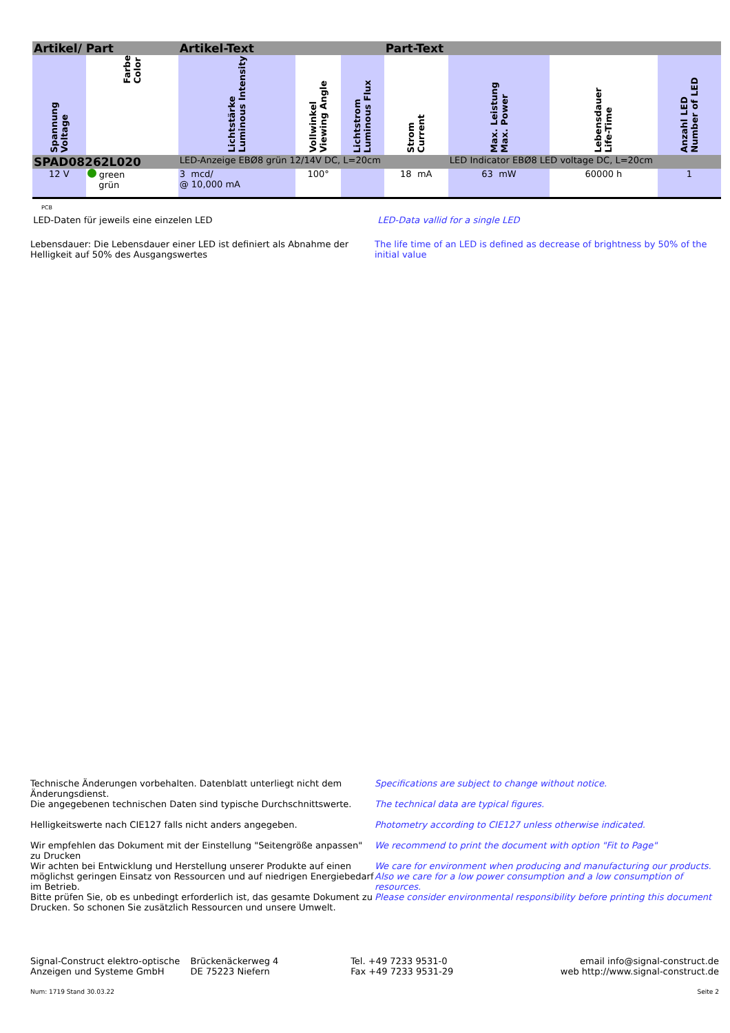| Artikel/ Part | | Artikel-Text | | | Part-Text | | | |
| --- | --- | --- | --- | --- | --- | --- | --- | --- |
| Spannung Voltage | Farbe Color | Lichtstärke Luminous Intensity | Vollwinkel Viewing Angle | Lichtstrom Luminous Flux | Strom Current | Max. Leistung Max. Power | Lebensdauer Life-Time | Anzahl LED Number of LED |
| SPAD08262L020 | | LED-Anzeige EBØ8 grün 12/14V DC, L=20cm | | | | LED Indicator EBØ8 LED voltage DC, L=20cm | | |
| 12 V | green grün | 3 mcd/ @ 10,000 mA | 100° | | 18 mA | 63 mW | 60000 h | 1 |
PCB
LED-Daten für jeweils eine einzelen LED
LED-Data vallid for a single LED
Lebensdauer: Die Lebensdauer einer LED ist definiert als Abnahme der Helligkeit auf 50% des Ausgangswertes
The life time of an LED is defined as decrease of brightness by 50% of the initial value
Technische Änderungen vorbehalten. Datenblatt unterliegt nicht dem Änderungsdienst.
Die angegebenen technischen Daten sind typische Durchschnittswerte.
Helligkeitswerte nach CIE127 falls nicht anders angegeben.
Wir empfehlen das Dokument mit der Einstellung "Seitengröße anpassen" zu Drucken
Wir achten bei Entwicklung und Herstellung unserer Produkte auf einen möglichst geringen Einsatz von Ressourcen und auf niedrigen Energiebedarf im Betrieb.
Bitte prüfen Sie, ob es unbedingt erforderlich ist, das gesamte Dokument zu Drucken. So schonen Sie zusätzlich Ressourcen und unsere Umwelt.
Specifications are subject to change without notice.
The technical data are typical figures.
Photometry according to CIE127 unless otherwise indicated.
We recommend to print the document with option "Fit to Page"
We care for environment when producing and manufacturing our products. Also we care for a low power consumption and a low consumption of resources.
Please consider environmental responsibility before printing this document
Signal-Construct elektro-optische
Anzeigen und Systeme GmbH
Brückenäckerweg 4
DE 75223 Niefern
Tel. +49 7233 9531-0
Fax +49 7233 9531-29
email info@signal-construct.de
web http://www.signal-construct.de
Num: 1719 Stand 30.03.22 Seite 2